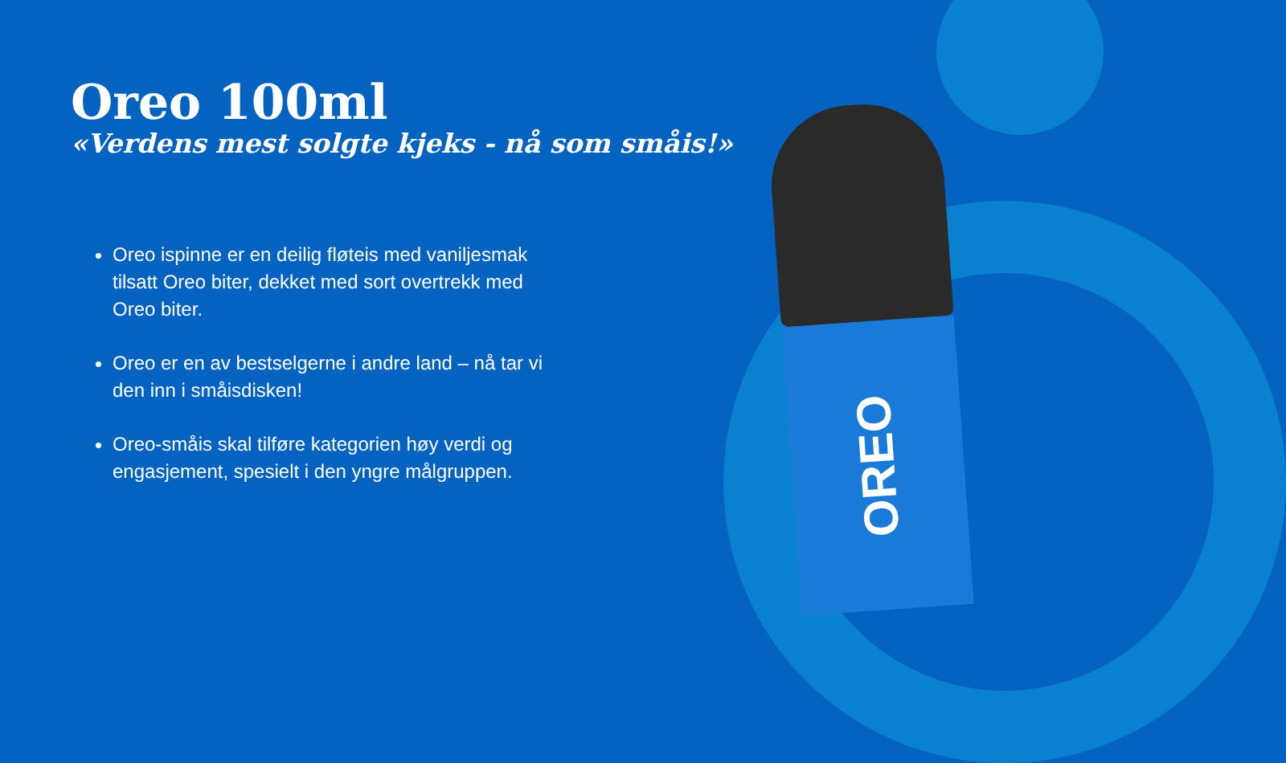Oreo 100ml
«Verdens mest solgte kjeks - nå som småis!»
Oreo ispinne er en deilig fløteis med vaniljesmak tilsatt Oreo biter, dekket med sort overtrekk med Oreo biter.
Oreo er en av bestselgerne i andre land – nå tar vi den inn i småisdisken!
Oreo-småis skal tilføre kategorien høy verdi og engasjement, spesielt i den yngre målgruppen.
OREO